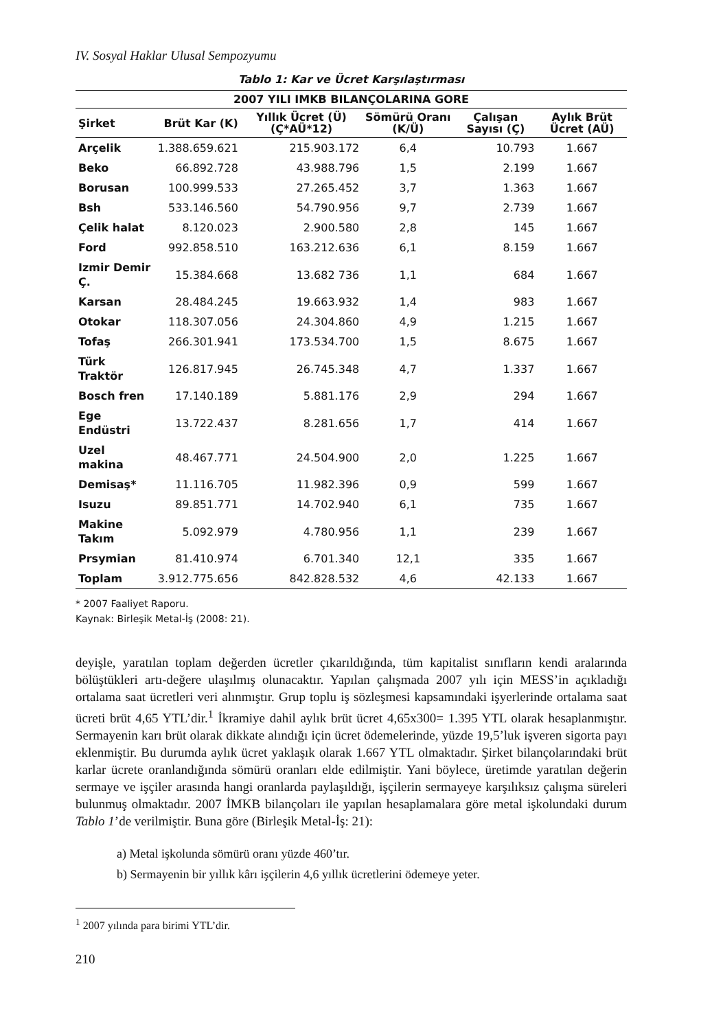IV. Sosyal Haklar Ulusal Sempozyumu
Tablo 1: Kar ve Ücret Karşılaştırması
| 2007 YILI IMKB BILANÇOLARINA GORE | | | | | |
| --- | --- | --- | --- | --- | --- |
| Şirket | Brüt Kar (K) | Yıllık Ücret (Ü) (Ç*AÜ*12) | Sömürü Oranı (K/Ü) | Çalışan Sayısı (Ç) | Aylık Brüt Ücret (AÜ) |
| Arçelik | 1.388.659.621 | 215.903.172 | 6,4 | 10.793 | 1.667 |
| Beko | 66.892.728 | 43.988.796 | 1,5 | 2.199 | 1.667 |
| Borusan | 100.999.533 | 27.265.452 | 3,7 | 1.363 | 1.667 |
| Bsh | 533.146.560 | 54.790.956 | 9,7 | 2.739 | 1.667 |
| Çelik halat | 8.120.023 | 2.900.580 | 2,8 | 145 | 1.667 |
| Ford | 992.858.510 | 163.212.636 | 6,1 | 8.159 | 1.667 |
| Izmir Demir Ç. | 15.384.668 | 13.682 736 | 1,1 | 684 | 1.667 |
| Karsan | 28.484.245 | 19.663.932 | 1,4 | 983 | 1.667 |
| Otokar | 118.307.056 | 24.304.860 | 4,9 | 1.215 | 1.667 |
| Tofaş | 266.301.941 | 173.534.700 | 1,5 | 8.675 | 1.667 |
| Türk Traktör | 126.817.945 | 26.745.348 | 4,7 | 1.337 | 1.667 |
| Bosch fren | 17.140.189 | 5.881.176 | 2,9 | 294 | 1.667 |
| Ege Endüstri | 13.722.437 | 8.281.656 | 1,7 | 414 | 1.667 |
| Uzel makina | 48.467.771 | 24.504.900 | 2,0 | 1.225 | 1.667 |
| Demisaş* | 11.116.705 | 11.982.396 | 0,9 | 599 | 1.667 |
| Isuzu | 89.851.771 | 14.702.940 | 6,1 | 735 | 1.667 |
| Makine Takım | 5.092.979 | 4.780.956 | 1,1 | 239 | 1.667 |
| Prsymian | 81.410.974 | 6.701.340 | 12,1 | 335 | 1.667 |
| Toplam | 3.912.775.656 | 842.828.532 | 4,6 | 42.133 | 1.667 |
* 2007 Faaliyet Raporu.
Kaynak: Birleşik Metal-İş (2008: 21).
deyişle, yaratılan toplam değerden ücretler çıkarıldığında, tüm kapitalist sınıfların kendi aralarında bölüştükleri artı-değere ulaşılmış olunacaktır. Yapılan çalışmada 2007 yılı için MESS’in açıkladığı ortalama saat ücretleri veri alınmıştır. Grup toplu iş sözleşmesi kapsamındaki işyerlerinde ortalama saat ücreti brüt 4,65 YTL’dir.<sup>1</sup> İkramiye dahil aylık brüt ücret 4,65x300= 1.395 YTL olarak hesaplanmıştır. Sermayenin karı brüt olarak dikkate alındığı için ücret ödemelerinde, yüzde 19,5’luk işveren sigorta payı eklenmiştir. Bu durumda aylık ücret yaklaşık olarak 1.667 YTL olmaktadır. Şirket bilançolarındaki brüt karlar ücrete oranlandığında sömürü oranları elde edilmiştir. Yani böylece, üretimde yaratılan değerin sermaye ve işçiler arasında hangi oranlarda paylaşıldığı, işçilerin sermayeye karşılıksız çalışma süreleri bulunmuş olmaktadır. 2007 İMKB bilançoları ile yapılan hesaplamalara göre metal işkolundaki durum Tablo 1’de verilmiştir. Buna göre (Birleşik Metal-İş: 21):
a) Metal işkolunda sömürü oranı yüzde 460’tır.
b) Sermayenin bir yıllık kârı işçilerin 4,6 yıllık ücretlerini ödemeye yeter.
<sup>1</sup> 2007 yılında para birimi YTL’dir.
210